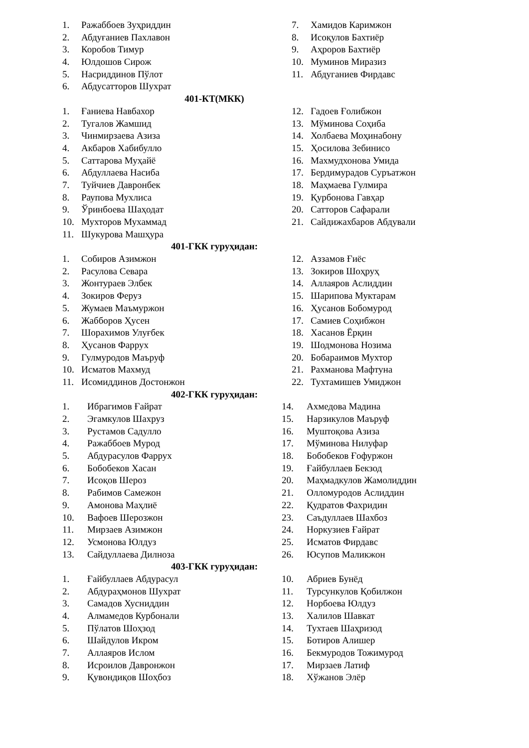1. Ражаббоев Зуҳриддин
2. Абдуғаниев Пахлавон
3. Коробов Тимур
4. Юлдошов Сирож
5. Насриддинов Пўлот
6. Абдусатторов Шухрат
7. Хамидов Каримжон
8. Исоқулов Бахтиёр
9. Аҳроров Бахтиёр
10. Муминов Миразиз
11. Абдуганиев Фирдавс
401-КТ(МКК)
1. Ғаниева Навбахор
2. Тугалов Жамшид
3. Чинмирзаева Азиза
4. Акбаров Хабибулло
5. Саттарова Муҳайё
6. Абдуллаева Насиба
7. Туйчиев Давронбек
8. Раупова Мухлиса
9. Ўринбоева Шаҳодат
10. Мухторов Мухаммад
11. Шукурова Машҳура
12. Гадоев Ғолибжон
13. Мўминова Соҳиба
14. Холбаева Моҳинабону
15. Ҳосилова Зебинисо
16. Махмудхонова Умида
17. Бердимурадов Суръатжон
18. Маҳмаева Гулмира
19. Қурбонова Гавҳар
20. Сатторов Сафарали
21. Сайдижахбаров Абдували
401-ГКК гуруҳидан:
1. Собиров Азимжон
2. Расулова Севара
3. Жонтураев Элбек
4. Зокиров Феруз
5. Жумаев Маъмуржон
6. Жабборов Ҳусен
7. Шорахимов Улуғбек
8. Ҳусанов Фаррух
9. Гулмуродов Маъруф
10. Исматов Махмуд
11. Исомиддинов Достонжон
12. Аззамов Ғиёс
13. Зокиров Шоҳруҳ
14. Аллаяров Аслиддин
15. Шарипова Муктарам
16. Ҳусанов Бобомурод
17. Самиев Соҳибжон
18. Хасанов Ёрқин
19. Шодмонова Нозима
20. Бобараимов Мухтор
21. Рахманова Мафтуна
22. Тухтамишев Умиджон
402-ГКК гуруҳидан:
1. Ибрагимов Ғайрат
2. Эгамкулов Шахруз
3. Рустамов Садулло
4. Ражаббоев Мурод
5. Абдурасулов Фаррух
6. Бобобеков Хасан
7. Исоқов Шероз
8. Рабимов Самежон
9. Амонова Маҳлиё
10. Вафоев Шерозжон
11. Мирзаев Азимжон
12. Усмонова Юлдуз
13. Сайдуллаева Дилноза
14. Ахмедова Мадина
15. Нарзикулов Маъруф
16. Муштоқова Азиза
17. Мўминова Нилуфар
18. Бобобеков Ғофуржон
19. Ғайбуллаев Бекзод
20. Маҳмадкулов Жамолиддин
21. Олломуродов Аслиддин
22. Қудратов Фахридин
23. Саъдуллаев Шахбоз
24. Норкузиев Ғайрат
25. Исматов Фирдавс
26. Юсупов Маликжон
403-ГКК гуруҳидан:
1. Ғайбуллаев Абдурасул
2. Абдураҳмонов Шухрат
3. Самадов Хусниддин
4. Алмамедов Курбонали
5. Пўлатов Шоҳзод
6. Шайдулов Икром
7. Аллаяров Ислом
8. Исроилов Давронжон
9. Қувондиқов Шоҳбоз
10. Абриев Бунёд
11. Турсункулов Қобилжон
12. Норбоева Юлдуз
13. Халилов Шавкат
14. Тухтаев Шаҳризод
15. Ботиров Алишер
16. Бекмуродов Тожимурод
17. Мирзаев Латиф
18. Хўжанов Элёр